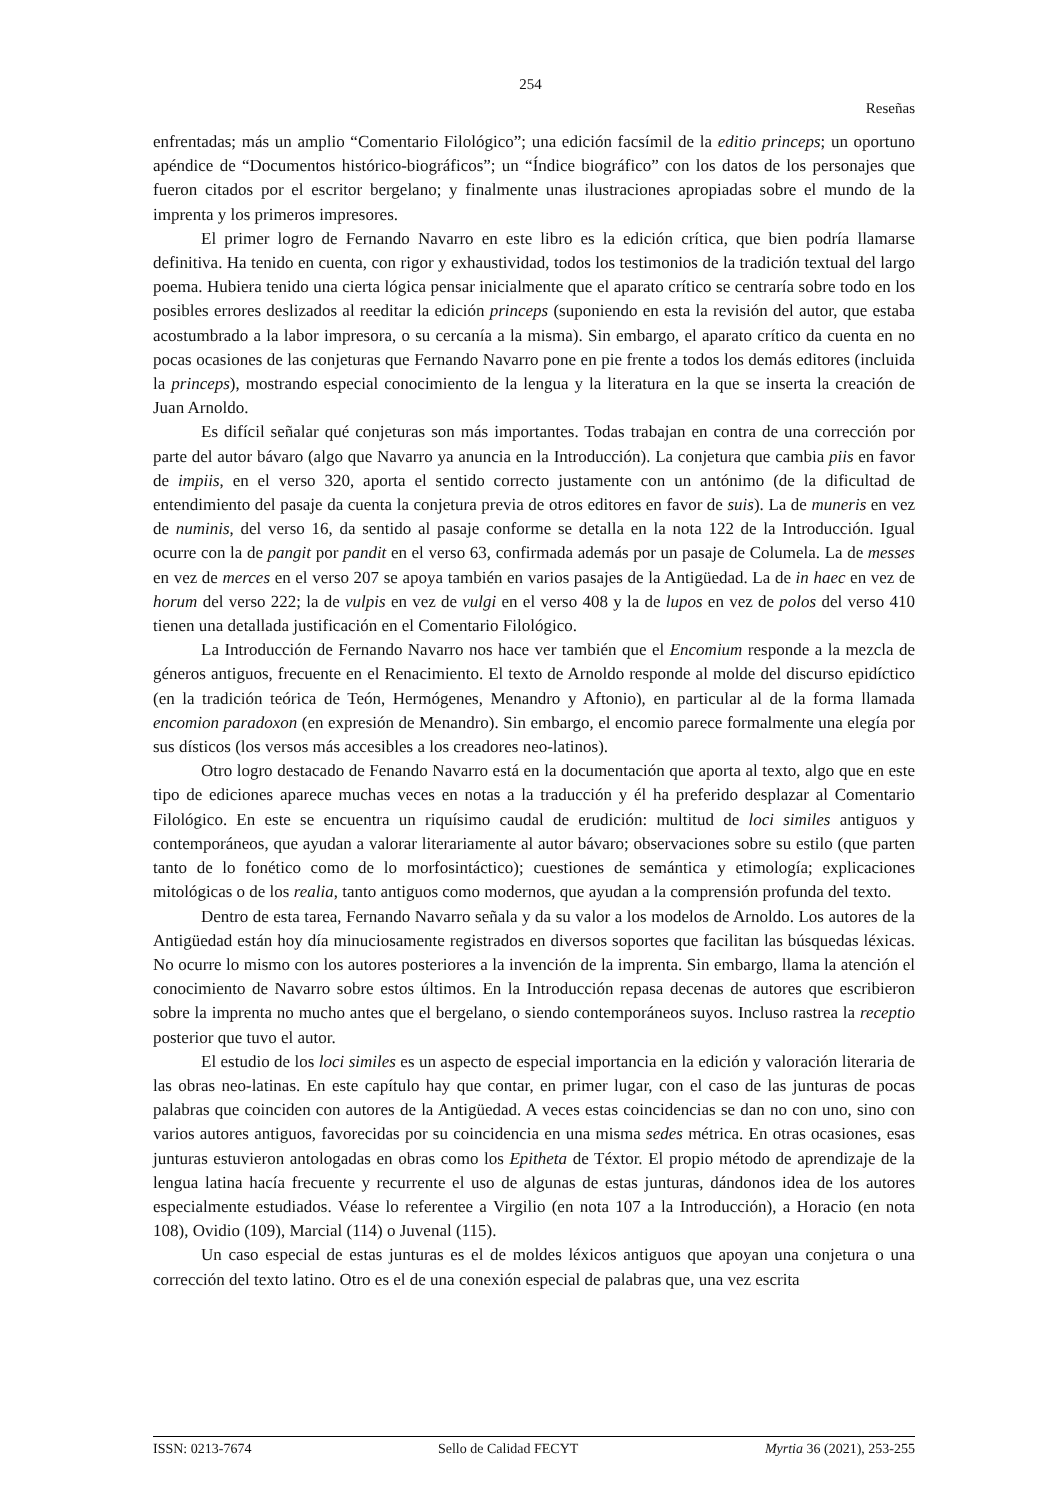254
Reseñas
enfrentadas; más un amplio “Comentario Filológico”; una edición facsímil de la editio princeps; un oportuno apéndice de “Documentos histórico-biográficos”; un “Índice biográfico” con los datos de los personajes que fueron citados por el escritor bergelano; y finalmente unas ilustraciones apropiadas sobre el mundo de la imprenta y los primeros impresores.
El primer logro de Fernando Navarro en este libro es la edición crítica, que bien podría llamarse definitiva. Ha tenido en cuenta, con rigor y exhaustividad, todos los testimonios de la tradición textual del largo poema. Hubiera tenido una cierta lógica pensar inicialmente que el aparato crítico se centraría sobre todo en los posibles errores deslizados al reeditar la edición princeps (suponiendo en esta la revisión del autor, que estaba acostumbrado a la labor impresora, o su cercanía a la misma). Sin embargo, el aparato crítico da cuenta en no pocas ocasiones de las conjeturas que Fernando Navarro pone en pie frente a todos los demás editores (incluida la princeps), mostrando especial conocimiento de la lengua y la literatura en la que se inserta la creación de Juan Arnoldo.
Es difícil señalar qué conjeturas son más importantes. Todas trabajan en contra de una corrección por parte del autor bávaro (algo que Navarro ya anuncia en la Introducción). La conjetura que cambia piis en favor de impiis, en el verso 320, aporta el sentido correcto justamente con un antónimo (de la dificultad de entendimiento del pasaje da cuenta la conjetura previa de otros editores en favor de suis). La de muneris en vez de numinis, del verso 16, da sentido al pasaje conforme se detalla en la nota 122 de la Introducción. Igual ocurre con la de pangit por pandit en el verso 63, confirmada además por un pasaje de Columela. La de messes en vez de merces en el verso 207 se apoya también en varios pasajes de la Antigüedad. La de in haec en vez de horum del verso 222; la de vulpis en vez de vulgi en el verso 408 y la de lupos en vez de polos del verso 410 tienen una detallada justificación en el Comentario Filológico.
La Introducción de Fernando Navarro nos hace ver también que el Encomium responde a la mezcla de géneros antiguos, frecuente en el Renacimiento. El texto de Arnoldo responde al molde del discurso epidíctico (en la tradición teórica de Teón, Hermógenes, Menandro y Aftonio), en particular al de la forma llamada encomion paradoxon (en expresión de Menandro). Sin embargo, el encomio parece formalmente una elegía por sus dísticos (los versos más accesibles a los creadores neo-latinos).
Otro logro destacado de Fenando Navarro está en la documentación que aporta al texto, algo que en este tipo de ediciones aparece muchas veces en notas a la traducción y él ha preferido desplazar al Comentario Filológico. En este se encuentra un riquísimo caudal de erudición: multitud de loci similes antiguos y contemporáneos, que ayudan a valorar literariamente al autor bávaro; observaciones sobre su estilo (que parten tanto de lo fonético como de lo morfosintáctico); cuestiones de semántica y etimología; explicaciones mitológicas o de los realia, tanto antiguos como modernos, que ayudan a la comprensión profunda del texto.
Dentro de esta tarea, Fernando Navarro señala y da su valor a los modelos de Arnoldo. Los autores de la Antigüedad están hoy día minuciosamente registrados en diversos soportes que facilitan las búsquedas léxicas. No ocurre lo mismo con los autores posteriores a la invención de la imprenta. Sin embargo, llama la atención el conocimiento de Navarro sobre estos últimos. En la Introducción repasa decenas de autores que escribieron sobre la imprenta no mucho antes que el bergelano, o siendo contemporáneos suyos. Incluso rastrea la receptio posterior que tuvo el autor.
El estudio de los loci similes es un aspecto de especial importancia en la edición y valoración literaria de las obras neo-latinas. En este capítulo hay que contar, en primer lugar, con el caso de las junturas de pocas palabras que coinciden con autores de la Antigüedad. A veces estas coincidencias se dan no con uno, sino con varios autores antiguos, favorecidas por su coincidencia en una misma sedes métrica. En otras ocasiones, esas junturas estuvieron antologadas en obras como los Epitheta de Téxtor. El propio método de aprendizaje de la lengua latina hacía frecuente y recurrente el uso de algunas de estas junturas, dándonos idea de los autores especialmente estudiados. Véase lo referentee a Virgilio (en nota 107 a la Introducción), a Horacio (en nota 108), Ovidio (109), Marcial (114) o Juvenal (115).
Un caso especial de estas junturas es el de moldes léxicos antiguos que apoyan una conjetura o una corrección del texto latino. Otro es el de una conexión especial de palabras que, una vez escrita
ISSN: 0213-7674 Sello de Calidad FECYT Myrtia 36 (2021), 253-255